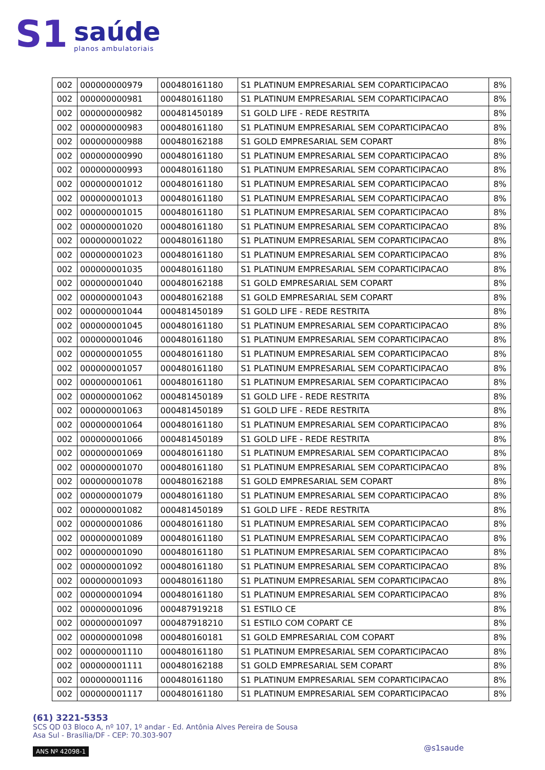S1
saúde
planos ambulatoriais
| 002 | 000000000979 | 000480161180 | S1 PLATINUM EMPRESARIAL SEM COPARTICIPACAO | 8% |
| 002 | 000000000981 | 000480161180 | S1 PLATINUM EMPRESARIAL SEM COPARTICIPACAO | 8% |
| 002 | 000000000982 | 000481450189 | S1 GOLD LIFE - REDE RESTRITA | 8% |
| 002 | 000000000983 | 000480161180 | S1 PLATINUM EMPRESARIAL SEM COPARTICIPACAO | 8% |
| 002 | 000000000988 | 000480162188 | S1 GOLD EMPRESARIAL SEM COPART | 8% |
| 002 | 000000000990 | 000480161180 | S1 PLATINUM EMPRESARIAL SEM COPARTICIPACAO | 8% |
| 002 | 000000000993 | 000480161180 | S1 PLATINUM EMPRESARIAL SEM COPARTICIPACAO | 8% |
| 002 | 000000001012 | 000480161180 | S1 PLATINUM EMPRESARIAL SEM COPARTICIPACAO | 8% |
| 002 | 000000001013 | 000480161180 | S1 PLATINUM EMPRESARIAL SEM COPARTICIPACAO | 8% |
| 002 | 000000001015 | 000480161180 | S1 PLATINUM EMPRESARIAL SEM COPARTICIPACAO | 8% |
| 002 | 000000001020 | 000480161180 | S1 PLATINUM EMPRESARIAL SEM COPARTICIPACAO | 8% |
| 002 | 000000001022 | 000480161180 | S1 PLATINUM EMPRESARIAL SEM COPARTICIPACAO | 8% |
| 002 | 000000001023 | 000480161180 | S1 PLATINUM EMPRESARIAL SEM COPARTICIPACAO | 8% |
| 002 | 000000001035 | 000480161180 | S1 PLATINUM EMPRESARIAL SEM COPARTICIPACAO | 8% |
| 002 | 000000001040 | 000480162188 | S1 GOLD EMPRESARIAL SEM COPART | 8% |
| 002 | 000000001043 | 000480162188 | S1 GOLD EMPRESARIAL SEM COPART | 8% |
| 002 | 000000001044 | 000481450189 | S1 GOLD LIFE - REDE RESTRITA | 8% |
| 002 | 000000001045 | 000480161180 | S1 PLATINUM EMPRESARIAL SEM COPARTICIPACAO | 8% |
| 002 | 000000001046 | 000480161180 | S1 PLATINUM EMPRESARIAL SEM COPARTICIPACAO | 8% |
| 002 | 000000001055 | 000480161180 | S1 PLATINUM EMPRESARIAL SEM COPARTICIPACAO | 8% |
| 002 | 000000001057 | 000480161180 | S1 PLATINUM EMPRESARIAL SEM COPARTICIPACAO | 8% |
| 002 | 000000001061 | 000480161180 | S1 PLATINUM EMPRESARIAL SEM COPARTICIPACAO | 8% |
| 002 | 000000001062 | 000481450189 | S1 GOLD LIFE - REDE RESTRITA | 8% |
| 002 | 000000001063 | 000481450189 | S1 GOLD LIFE - REDE RESTRITA | 8% |
| 002 | 000000001064 | 000480161180 | S1 PLATINUM EMPRESARIAL SEM COPARTICIPACAO | 8% |
| 002 | 000000001066 | 000481450189 | S1 GOLD LIFE - REDE RESTRITA | 8% |
| 002 | 000000001069 | 000480161180 | S1 PLATINUM EMPRESARIAL SEM COPARTICIPACAO | 8% |
| 002 | 000000001070 | 000480161180 | S1 PLATINUM EMPRESARIAL SEM COPARTICIPACAO | 8% |
| 002 | 000000001078 | 000480162188 | S1 GOLD EMPRESARIAL SEM COPART | 8% |
| 002 | 000000001079 | 000480161180 | S1 PLATINUM EMPRESARIAL SEM COPARTICIPACAO | 8% |
| 002 | 000000001082 | 000481450189 | S1 GOLD LIFE - REDE RESTRITA | 8% |
| 002 | 000000001086 | 000480161180 | S1 PLATINUM EMPRESARIAL SEM COPARTICIPACAO | 8% |
| 002 | 000000001089 | 000480161180 | S1 PLATINUM EMPRESARIAL SEM COPARTICIPACAO | 8% |
| 002 | 000000001090 | 000480161180 | S1 PLATINUM EMPRESARIAL SEM COPARTICIPACAO | 8% |
| 002 | 000000001092 | 000480161180 | S1 PLATINUM EMPRESARIAL SEM COPARTICIPACAO | 8% |
| 002 | 000000001093 | 000480161180 | S1 PLATINUM EMPRESARIAL SEM COPARTICIPACAO | 8% |
| 002 | 000000001094 | 000480161180 | S1 PLATINUM EMPRESARIAL SEM COPARTICIPACAO | 8% |
| 002 | 000000001096 | 000487919218 | S1 ESTILO CE | 8% |
| 002 | 000000001097 | 000487918210 | S1 ESTILO COM COPART CE | 8% |
| 002 | 000000001098 | 000480160181 | S1 GOLD EMPRESARIAL COM COPART | 8% |
| 002 | 000000001110 | 000480161180 | S1 PLATINUM EMPRESARIAL SEM COPARTICIPACAO | 8% |
| 002 | 000000001111 | 000480162188 | S1 GOLD EMPRESARIAL SEM COPART | 8% |
| 002 | 000000001116 | 000480161180 | S1 PLATINUM EMPRESARIAL SEM COPARTICIPACAO | 8% |
| 002 | 000000001117 | 000480161180 | S1 PLATINUM EMPRESARIAL SEM COPARTICIPACAO | 8% |
(61) 3221-5353
SCS QD 03 Bloco A, nº 107, 1º andar - Ed. Antônia Alves Pereira de Sousa
Asa Sul - Brasília/DF - CEP: 70.303-907
ANS Nº 42098-1
@s1saude